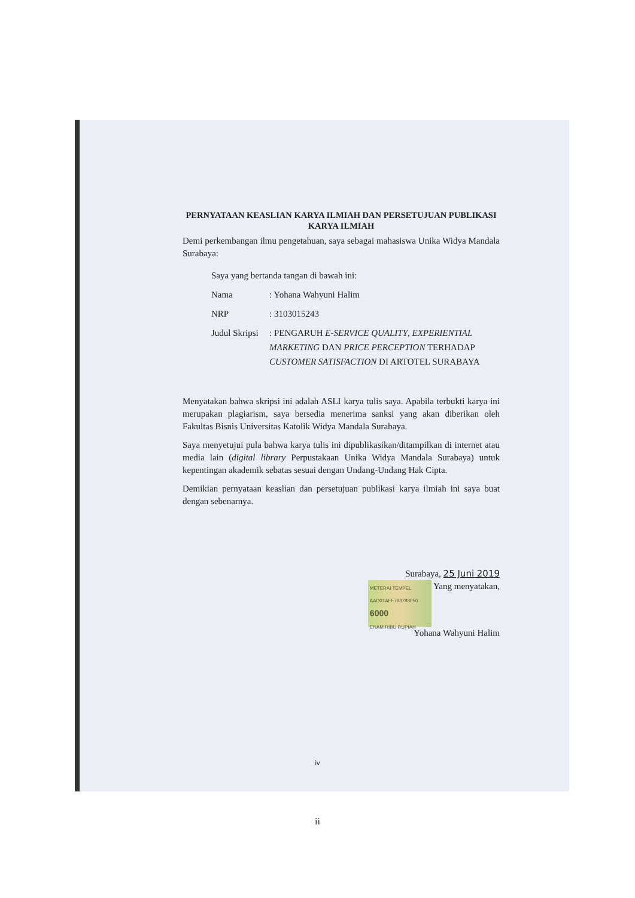PERNYATAAN KEASLIAN KARYA ILMIAH DAN PERSETUJUAN PUBLIKASI KARYA ILMIAH
Demi perkembangan ilmu pengetahuan, saya sebagai mahasiswa Unika Widya Mandala Surabaya:
| Saya yang bertanda tangan di bawah ini: | |
| Nama | : Yohana Wahyuni Halim |
| NRP | : 3103015243 |
| Judul Skripsi | : PENGARUH E-SERVICE QUALITY , EXPERIENTIAL MARKETING DAN PRICE PERCEPTION TERHADAP CUSTOMER SATISFACTION DI ARTOTEL SURABAYA |
Menyatakan bahwa skripsi ini adalah ASLI karya tulis saya. Apabila terbukti karya ini merupakan plagiarism, saya bersedia menerima sanksi yang akan diberikan oleh Fakultas Bisnis Universitas Katolik Widya Mandala Surabaya.
Saya menyetujui pula bahwa karya tulis ini dipublikasikan/ditampilkan di internet atau media lain (digital library Perpustakaan Unika Widya Mandala Surabaya) untuk kepentingan akademik sebatas sesuai dengan Undang-Undang Hak Cipta.
Demikian pernyataan keaslian dan persetujuan publikasi karya ilmiah ini saya buat dengan sebenarnya.
Surabaya, 25 Juni 2019
METERAI TEMPEL
AAD01AFF793788050
6000
ENAM RIBU RUPIAH Yang menyatakan,
Yohana Wahyuni Halim
iv
ii